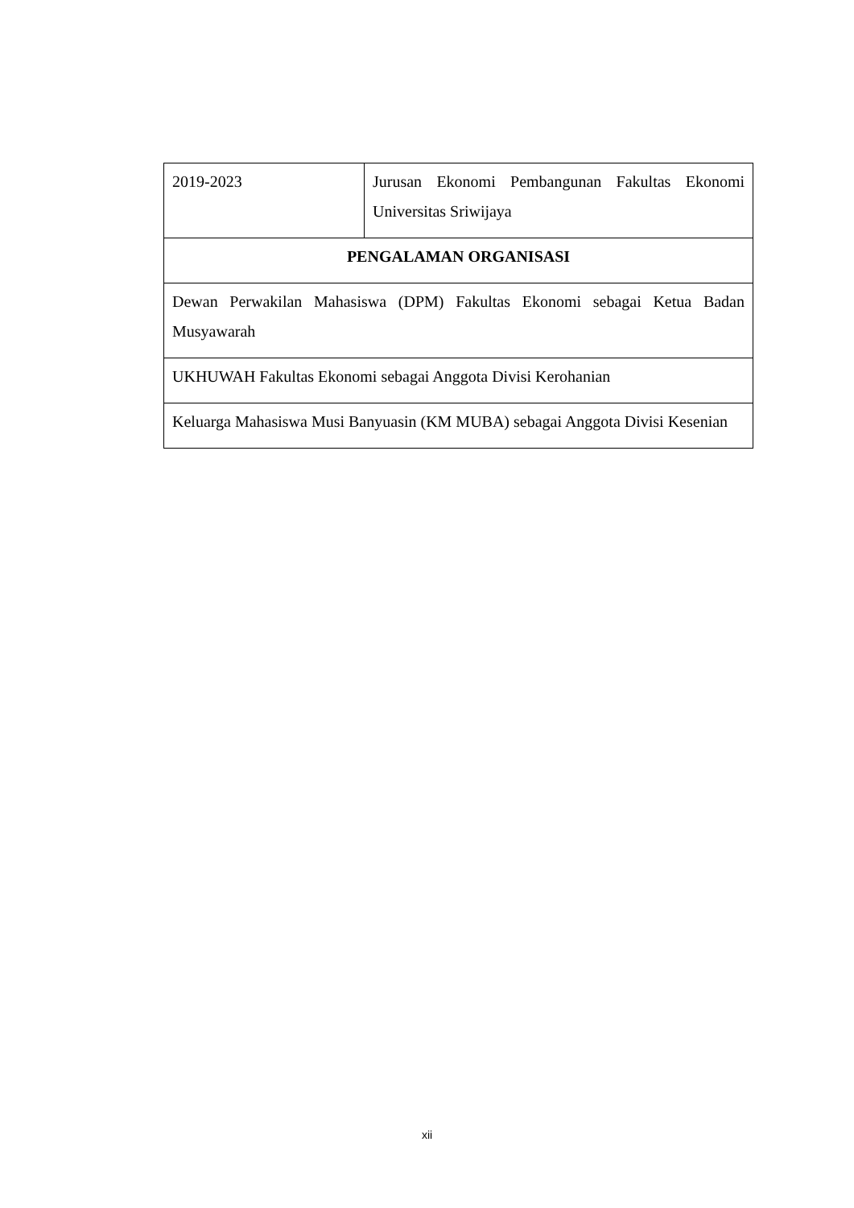| 2019-2023 | Jurusan Ekonomi Pembangunan Fakultas Ekonomi Universitas Sriwijaya |
| PENGALAMAN ORGANISASI | |
| Dewan Perwakilan Mahasiswa (DPM) Fakultas Ekonomi sebagai Ketua Badan Musyawarah | |
| UKHUWAH Fakultas Ekonomi sebagai Anggota Divisi Kerohanian | |
| Keluarga Mahasiswa Musi Banyuasin (KM MUBA) sebagai Anggota Divisi Kesenian | |
xii